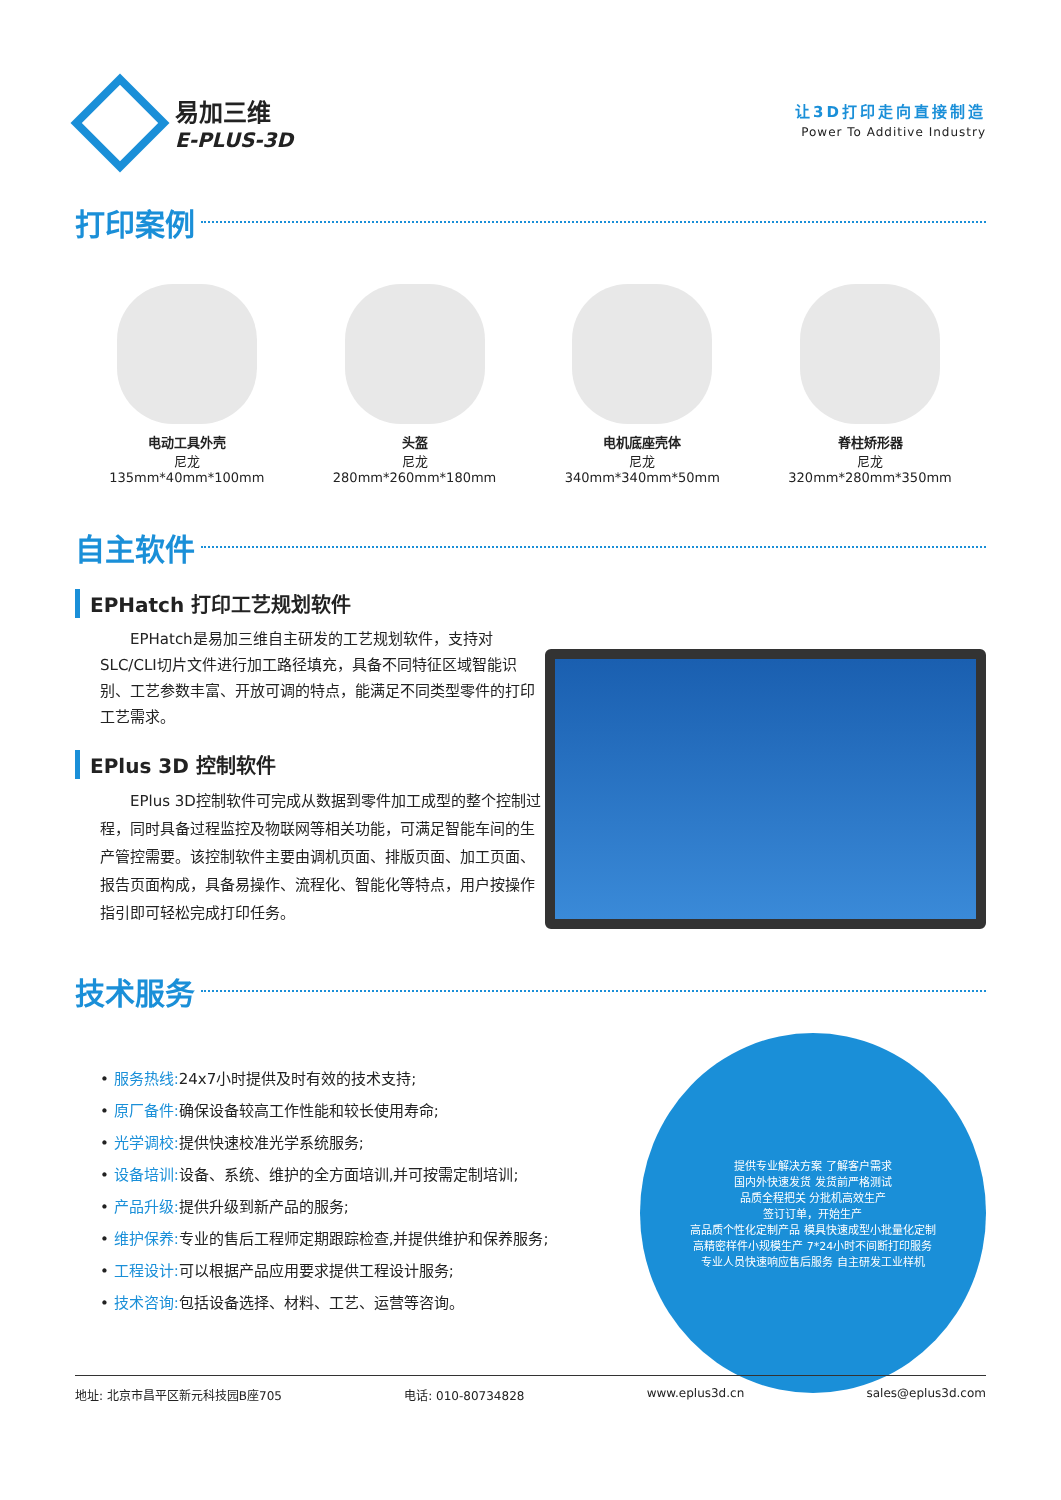易加三维
E-PLUS-3D
让3D打印走向直接制造
Power To Additive Industry
打印案例
电动工具外壳
尼龙
135mm*40mm*100mm
头盔
尼龙
280mm*260mm*180mm
电机底座壳体
尼龙
340mm*340mm*50mm
脊柱矫形器
尼龙
320mm*280mm*350mm
自主软件
EPHatch 打印工艺规划软件
EPHatch是易加三维自主研发的工艺规划软件，支持对SLC/CLI切片文件进行加工路径填充，具备不同特征区域智能识别、工艺参数丰富、开放可调的特点，能满足不同类型零件的打印工艺需求。
EPlus 3D 控制软件
EPlus 3D控制软件可完成从数据到零件加工成型的整个控制过程，同时具备过程监控及物联网等相关功能，可满足智能车间的生产管控需要。该控制软件主要由调机页面、排版页面、加工页面、报告页面构成，具备易操作、流程化、智能化等特点，用户按操作指引即可轻松完成打印任务。
技术服务
• 服务热线: 24x7小时提供及时有效的技术支持;
• 原厂备件: 确保设备较高工作性能和较长使用寿命;
• 光学调校: 提供快速校准光学系统服务;
• 设备培训: 设备、系统、维护的全方面培训,并可按需定制培训;
• 产品升级: 提供升级到新产品的服务;
• 维护保养: 专业的售后工程师定期跟踪检查,并提供维护和保养服务;
• 工程设计: 可以根据产品应用要求提供工程设计服务;
• 技术咨询: 包括设备选择、材料、工艺、运营等咨询。
提供专业解决方案 了解客户需求
国内外快速发货 发货前严格测试
品质全程把关 分批机高效生产
签订订单，开始生产
高品质个性化定制产品 模具快速成型小批量化定制
高精密样件小规模生产 7*24小时不间断打印服务
专业人员快速响应售后服务 自主研发工业样机
地址: 北京市昌平区新元科技园B座705 电话: 010-80734828 www.eplus3d.cn sales@eplus3d.com